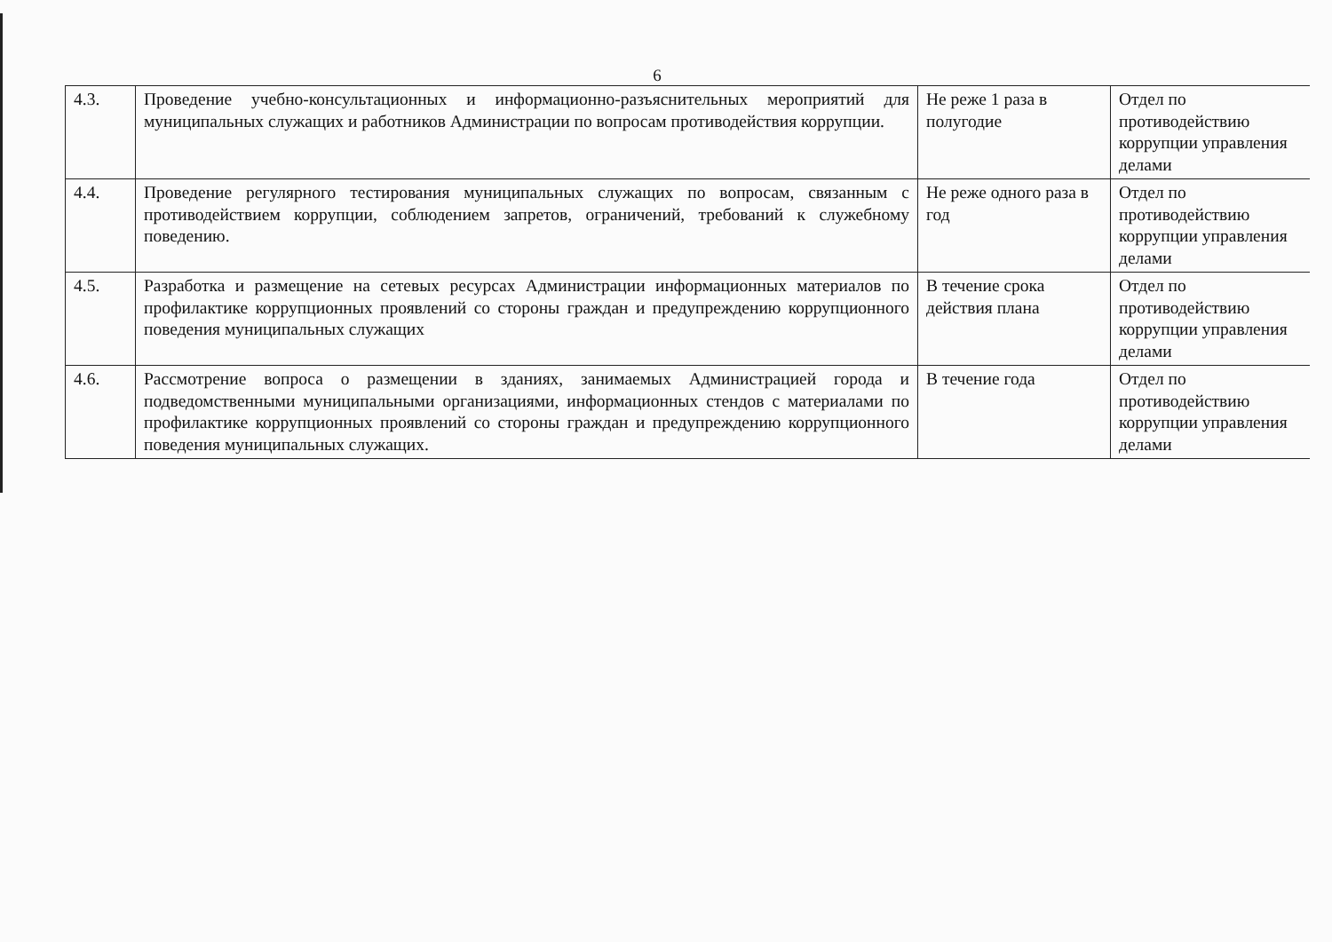6
| 4.3. | Проведение учебно-консультационных и информационно-разъяснительных мероприятий для муниципальных служащих и работников Администрации по вопросам противодействия коррупции. | Не реже 1 раза в полугодие | Отдел по противодействию коррупции управления делами |
| 4.4. | Проведение регулярного тестирования муниципальных служащих по вопросам, связанным с противодействием коррупции, соблюдением запретов, ограничений, требований к служебному поведению. | Не реже одного раза в год | Отдел по противодействию коррупции управления делами |
| 4.5. | Разработка и размещение на сетевых ресурсах Администрации информационных материалов по профилактике коррупционных проявлений со стороны граждан и предупреждению коррупционного поведения муниципальных служащих | В течение срока действия плана | Отдел по противодействию коррупции управления делами |
| 4.6. | Рассмотрение вопроса о размещении в зданиях, занимаемых Администрацией города и подведомственными муниципальными организациями, информационных стендов с материалами по профилактике коррупционных проявлений со стороны граждан и предупреждению коррупционного поведения муниципальных служащих. | В течение года | Отдел по противодействию коррупции управления делами |